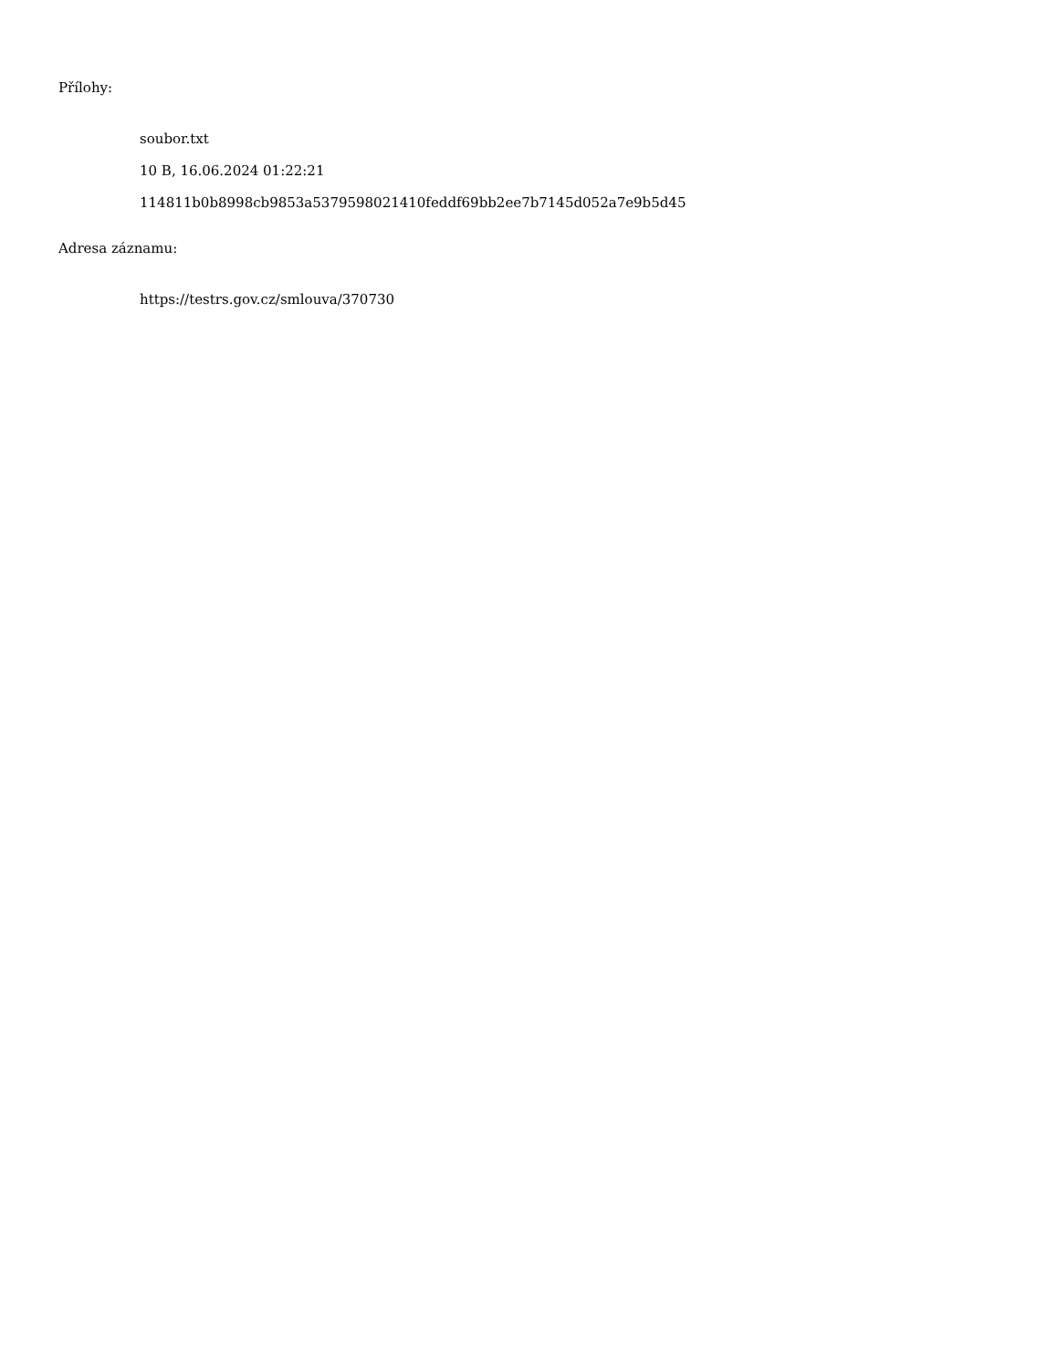Přílohy:
soubor.txt
10 B, 16.06.2024 01:22:21
114811b0b8998cb9853a5379598021410feddf69bb2ee7b7145d052a7e9b5d45
Adresa záznamu:
https://testrs.gov.cz/smlouva/370730